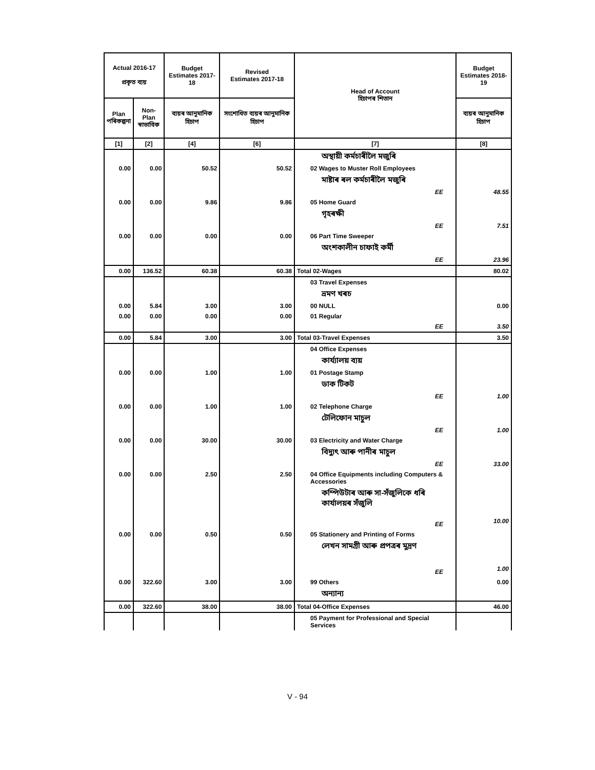| Actual 2016-17 প্ৰকৃত ব্যয় | | Budget Estimates 2017-18 | Revised Estimates 2017-18 | Head of Account হিচাপৰ শিতান | Budget Estimates 2018-19 |
| --- | --- | --- | --- | --- | --- |
| Plan পৰিকল্পনা | Non-Plan স্বাভাবিক | ব্যয়ৰ আনুমানিক হিচাপ | সংশোধিত ব্যয়ৰ আনুমানিক হিচাপ | | ব্যয়ৰ আনুমানিক হিচাপ |
| [1] | [2] | [4] | [6] | [7] | [8] |
| | | | | অস্থায়ী কৰ্মচাৰীলৈ মজুৰি | |
| 0.00 | 0.00 | 50.52 | 50.52 | 02 Wages to Muster Roll Employees | |
| | | | | মাষ্টাৰ ৰল কৰ্মচাৰীলৈ মজুৰি | |
| | | | | EE | 48.55 |
| 0.00 | 0.00 | 9.86 | 9.86 | 05 Home Guard | |
| | | | | গৃহৰক্ষী | |
| | | | | EE | 7.51 |
| 0.00 | 0.00 | 0.00 | 0.00 | 06 Part Time Sweeper | |
| | | | | অংশকালীন চাফাই কৰ্মী | |
| | | | | EE | 23.96 |
| 0.00 | 136.52 | 60.38 | 60.38 | Total 02-Wages | 80.02 |
| | | | | 03 Travel Expenses | |
| | | | | ভ্ৰমণ খৰচ | |
| 0.00 | 5.84 | 3.00 | 3.00 | 00 NULL | 0.00 |
| 0.00 | 0.00 | 0.00 | 0.00 | 01 Regular | |
| | | | | EE | 3.50 |
| 0.00 | 5.84 | 3.00 | 3.00 | Total 03-Travel Expenses | 3.50 |
| | | | | 04 Office Expenses | |
| | | | | কাৰ্য্যালয় ব্যয় | |
| 0.00 | 0.00 | 1.00 | 1.00 | 01 Postage Stamp | |
| | | | | ডাক টিকট | |
| | | | | EE | 1.00 |
| 0.00 | 0.00 | 1.00 | 1.00 | 02 Telephone Charge | |
| | | | | টেলিফোন মাচুল | |
| | | | | EE | 1.00 |
| 0.00 | 0.00 | 30.00 | 30.00 | 03 Electricity and Water Charge | |
| | | | | বিদ্যুৎ আৰু পানীৰ মাচুল | |
| | | | | EE | 33.00 |
| 0.00 | 0.00 | 2.50 | 2.50 | 04 Office Equipments including Computers & Accessories | |
| | | | | কম্পিউটাৰ আৰু সা-সঁজুলিকে ধৰি কাৰ্যালয়ৰ সঁজুলি | |
| | | | | EE | 10.00 |
| 0.00 | 0.00 | 0.50 | 0.50 | 05 Stationery and Printing of Forms | |
| | | | | লেখন সামগ্ৰী আৰু প্ৰপত্ৰৰ মুদ্ৰণ | |
| | | | | EE | 1.00 |
| 0.00 | 322.60 | 3.00 | 3.00 | 99 Others | 0.00 |
| | | | | অন্যান্য | |
| 0.00 | 322.60 | 38.00 | 38.00 | Total 04-Office Expenses | 46.00 |
| | | | | 05 Payment for Professional and Special Services | |
V - 94